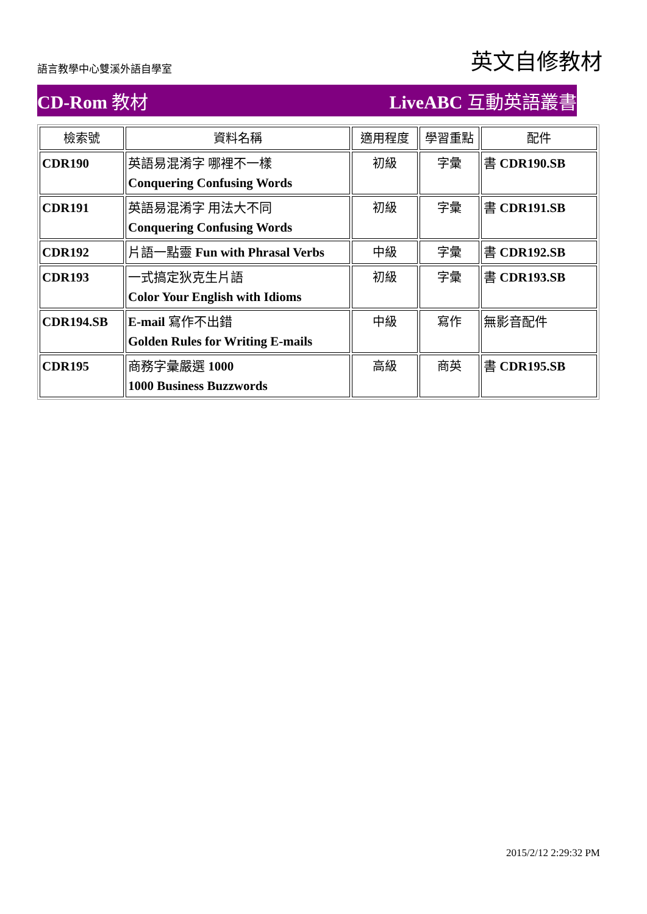語言教學中心雙溪外語自學室 英文自修教材
CD-Rom 教材 LiveABC 互動英語叢書
| 檢索號 | 資料名稱 | 適用程度 | 學習重點 | 配件 |
| --- | --- | --- | --- | --- |
| CDR190 | 英語易混淆字 哪裡不一樣 Conquering Confusing Words | 初級 | 字彙 | 書 CDR190.SB |
| CDR191 | 英語易混淆字 用法大不同 Conquering Confusing Words | 初級 | 字彙 | 書 CDR191.SB |
| CDR192 | 片語一點靈 Fun with Phrasal Verbs | 中級 | 字彙 | 書 CDR192.SB |
| CDR193 | 一式搞定狄克生片語 Color Your English with Idioms | 初級 | 字彙 | 書 CDR193.SB |
| CDR194.SB | E-mail 寫作不出錯 Golden Rules for Writing E-mails | 中級 | 寫作 | 無影音配件 |
| CDR195 | 商務字彙嚴選 1000 1000 Business Buzzwords | 高級 | 商英 | 書 CDR195.SB |
2015/2/12 2:29:32 PM